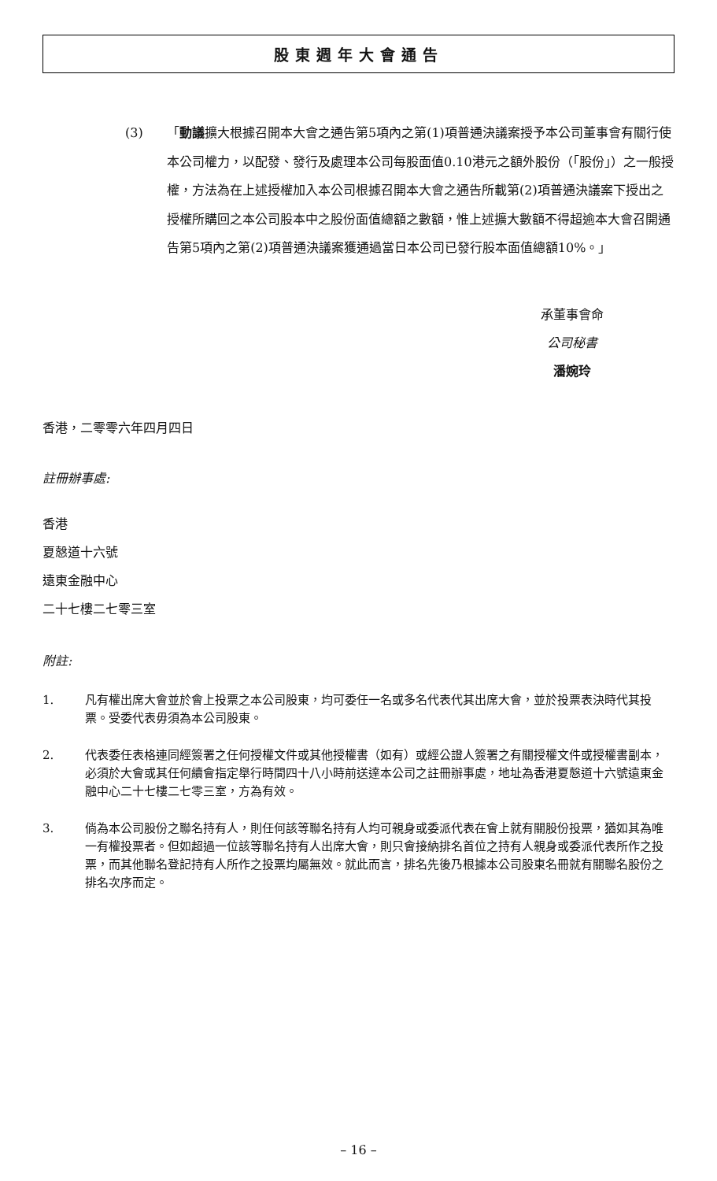股東週年大會通告
(3) 「動議擴大根據召開本大會之通告第5項內之第(1)項普通決議案授予本公司董事會有關行使本公司權力，以配發、發行及處理本公司每股面值0.10港元之額外股份（「股份」）之一般授權，方法為在上述授權加入本公司根據召開本大會之通告所載第(2)項普通決議案下授出之授權所購回之本公司股本中之股份面值總額之數額，惟上述擴大數額不得超逾本大會召開通告第5項內之第(2)項普通決議案獲通過當日本公司已發行股本面值總額10%。」
承董事會命
公司秘書
潘婉玲
香港，二零零六年四月四日
註冊辦事處:
香港
夏慤道十六號
遠東金融中心
二十七樓二七零三室
附註:
1. 凡有權出席大會並於會上投票之本公司股東，均可委任一名或多名代表代其出席大會，並於投票表決時代其投票。受委代表毋須為本公司股東。
2. 代表委任表格連同經簽署之任何授權文件或其他授權書（如有）或經公證人簽署之有關授權文件或授權書副本，必須於大會或其任何續會指定舉行時間四十八小時前送達本公司之註冊辦事處，地址為香港夏慤道十六號遠東金融中心二十七樓二七零三室，方為有效。
3. 倘為本公司股份之聯名持有人，則任何該等聯名持有人均可親身或委派代表在會上就有關股份投票，猶如其為唯一有權投票者。但如超過一位該等聯名持有人出席大會，則只會接納排名首位之持有人親身或委派代表所作之投票，而其他聯名登記持有人所作之投票均屬無效。就此而言，排名先後乃根據本公司股東名冊就有關聯名股份之排名次序而定。
– 16 –